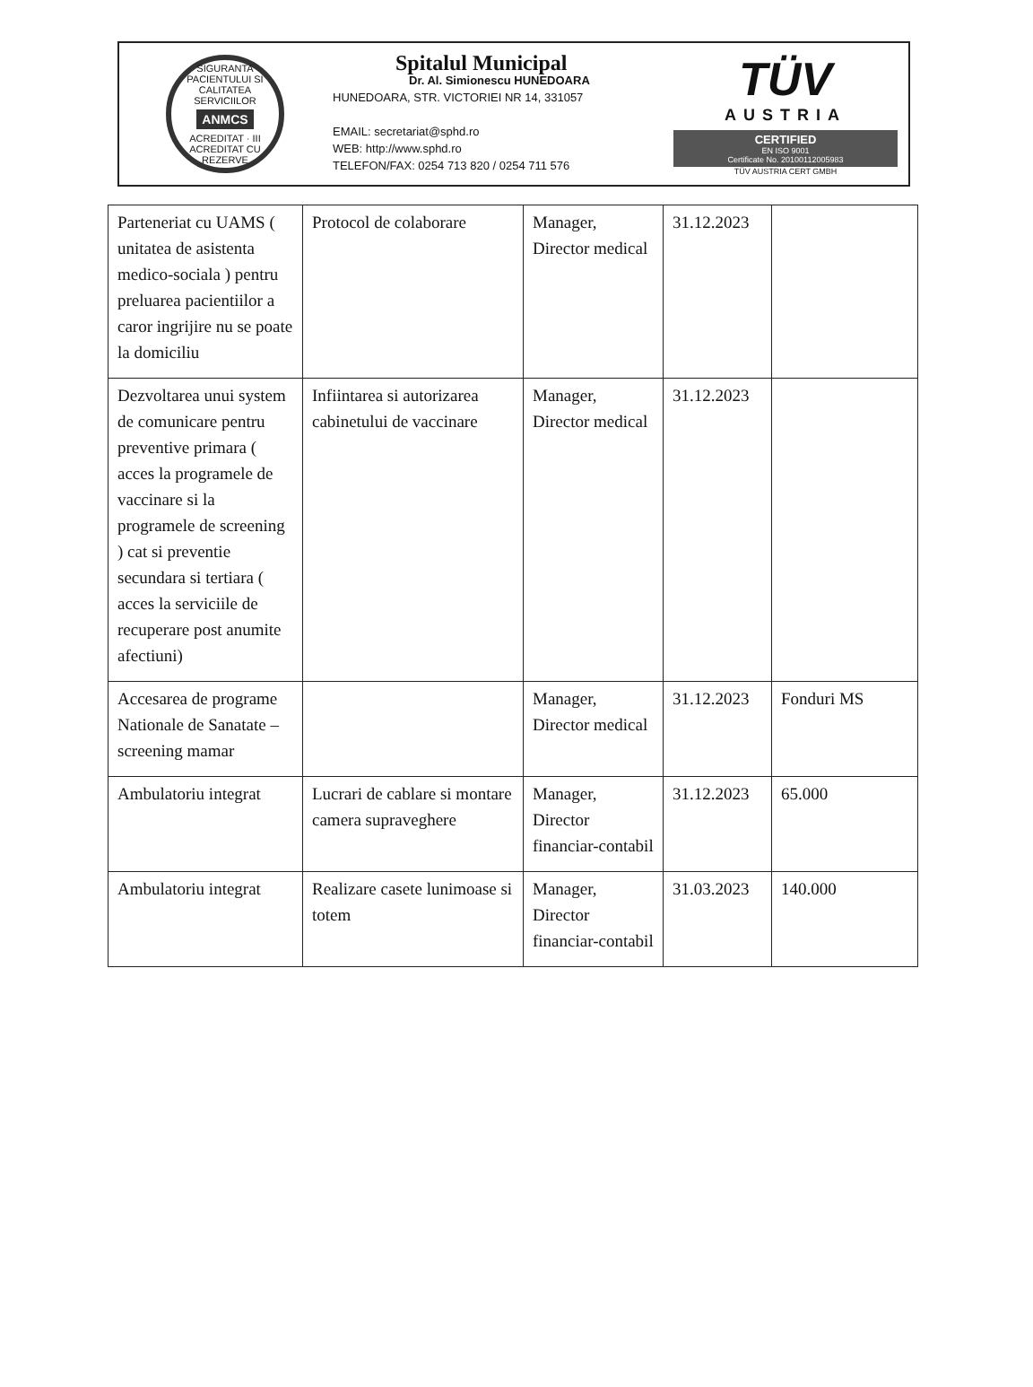SIGURANTA PACIENTULUI SI CALITATEA SERVICIILOR
ANMCS
ACREDITAT · III ACREDITAT CU REZERVE
Spitalul Municipal
Dr. Al. Simionescu HUNEDOARA
HUNEDOARA, STR. VICTORIEI NR 14, 331057
EMAIL: secretariat@sphd.ro
WEB: http://www.sphd.ro
TELEFON/FAX: 0254 713 820 / 0254 711 576
TÜV
AUSTRIA
CERTIFIED
EN ISO 9001
Certificate No. 20100112005983
TÜV AUSTRIA CERT GMBH
| Parteneriat cu UAMS ( unitatea de asistenta medico-sociala ) pentru preluarea pacientiilor a caror ingrijire nu se poate la domiciliu | Protocol de colaborare | Manager, Director medical | 31.12.2023 | |
| Dezvoltarea unui system de comunicare pentru preventive primara ( acces la programele de vaccinare si la programele de screening ) cat si preventie secundara si tertiara ( acces la serviciile de recuperare post anumite afectiuni) | Infiintarea si autorizarea cabinetului de vaccinare | Manager, Director medical | 31.12.2023 | |
| Accesarea de programe Nationale de Sanatate – screening mamar | | Manager, Director medical | 31.12.2023 | Fonduri MS |
| Ambulatoriu integrat | Lucrari de cablare si montare camera supraveghere | Manager, Director financiar-contabil | 31.12.2023 | 65.000 |
| Ambulatoriu integrat | Realizare casete lunimoase si totem | Manager, Director financiar-contabil | 31.03.2023 | 140.000 |